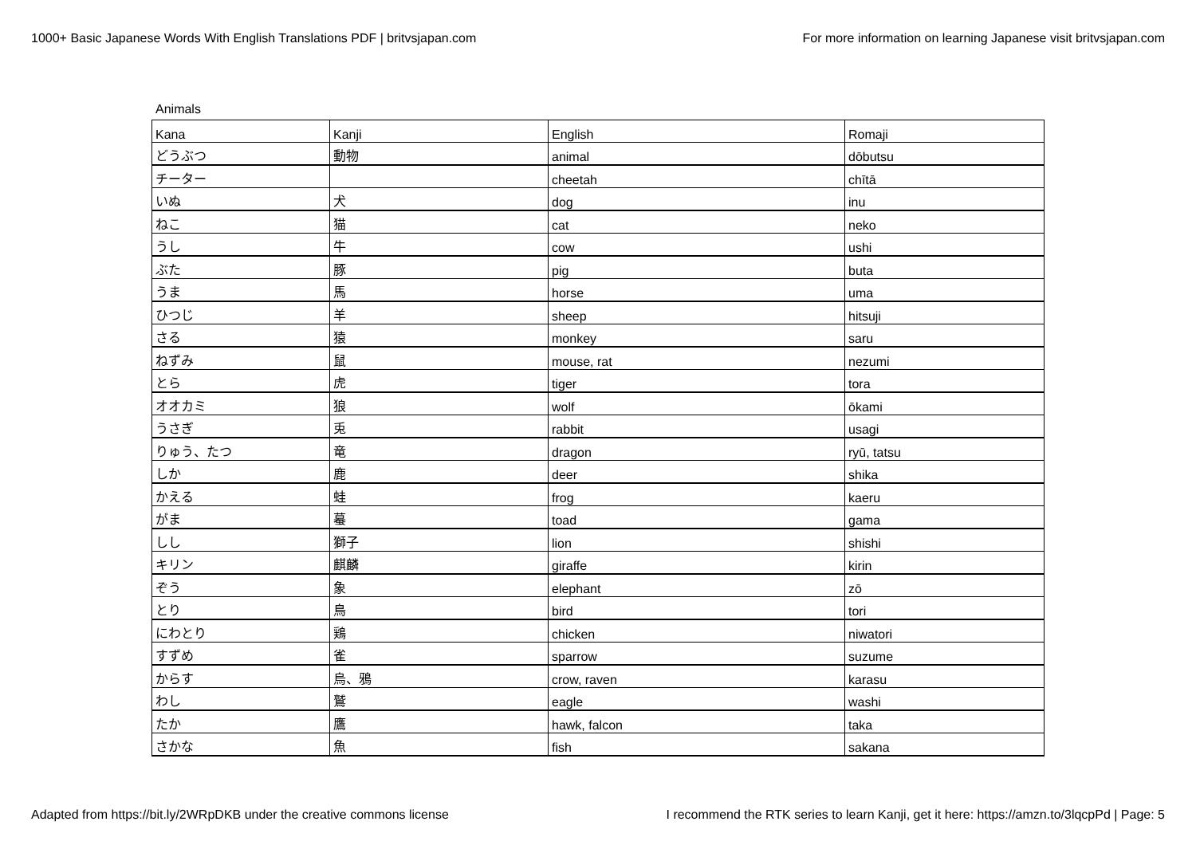1000+ Basic Japanese Words With English Translations PDF | britvsjapan.com For more information on learning Japanese visit britvsjapan.com
Animals
| Kana | Kanji | English | Romaji |
| どうぶつ | 動物 | animal | dōbutsu |
| チーター | | cheetah | chītā |
| いぬ | 犬 | dog | inu |
| ねこ | 猫 | cat | neko |
| うし | 牛 | cow | ushi |
| ぶた | 豚 | pig | buta |
| うま | 馬 | horse | uma |
| ひつじ | 羊 | sheep | hitsuji |
| さる | 猿 | monkey | saru |
| ねずみ | 鼠 | mouse, rat | nezumi |
| とら | 虎 | tiger | tora |
| オオカミ | 狼 | wolf | ōkami |
| うさぎ | 兎 | rabbit | usagi |
| りゅう、たつ | 竜 | dragon | ryū, tatsu |
| しか | 鹿 | deer | shika |
| かえる | 蛙 | frog | kaeru |
| がま | 蟇 | toad | gama |
| しし | 獅子 | lion | shishi |
| キリン | 麒麟 | giraffe | kirin |
| ぞう | 象 | elephant | zō |
| とり | 鳥 | bird | tori |
| にわとり | 鶏 | chicken | niwatori |
| すずめ | 雀 | sparrow | suzume |
| からす | 烏、鴉 | crow, raven | karasu |
| わし | 鷲 | eagle | washi |
| たか | 鷹 | hawk, falcon | taka |
| さかな | 魚 | fish | sakana |
Adapted from https://bit.ly/2WRpDKB under the creative commons license I recommend the RTK series to learn Kanji, get it here: https://amzn.to/3lqcpPd | Page: 5